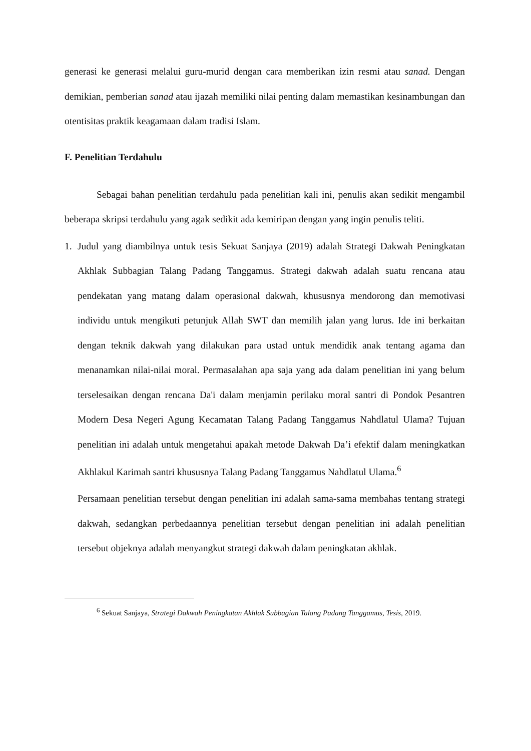generasi ke generasi melalui guru-murid dengan cara memberikan izin resmi atau sanad. Dengan demikian, pemberian sanad atau ijazah memiliki nilai penting dalam memastikan kesinambungan dan otentisitas praktik keagamaan dalam tradisi Islam.
F. Penelitian Terdahulu
Sebagai bahan penelitian terdahulu pada penelitian kali ini, penulis akan sedikit mengambil beberapa skripsi terdahulu yang agak sedikit ada kemiripan dengan yang ingin penulis teliti.
1. Judul yang diambilnya untuk tesis Sekuat Sanjaya (2019) adalah Strategi Dakwah Peningkatan Akhlak Subbagian Talang Padang Tanggamus. Strategi dakwah adalah suatu rencana atau pendekatan yang matang dalam operasional dakwah, khususnya mendorong dan memotivasi individu untuk mengikuti petunjuk Allah SWT dan memilih jalan yang lurus. Ide ini berkaitan dengan teknik dakwah yang dilakukan para ustad untuk mendidik anak tentang agama dan menanamkan nilai-nilai moral. Permasalahan apa saja yang ada dalam penelitian ini yang belum terselesaikan dengan rencana Da'i dalam menjamin perilaku moral santri di Pondok Pesantren Modern Desa Negeri Agung Kecamatan Talang Padang Tanggamus Nahdlatul Ulama? Tujuan penelitian ini adalah untuk mengetahui apakah metode Dakwah Da’i efektif dalam meningkatkan Akhlakul Karimah santri khususnya Talang Padang Tanggamus Nahdlatul Ulama.<sup>6</sup>
Persamaan penelitian tersebut dengan penelitian ini adalah sama-sama membahas tentang strategi dakwah, sedangkan perbedaannya penelitian tersebut dengan penelitian ini adalah penelitian tersebut objeknya adalah menyangkut strategi dakwah dalam peningkatan akhlak.
<sup>6</sup> Sekuat Sanjaya, Strategi Dakwah Peningkatan Akhlak Subbagian Talang Padang Tanggamus, Tesis, 2019.